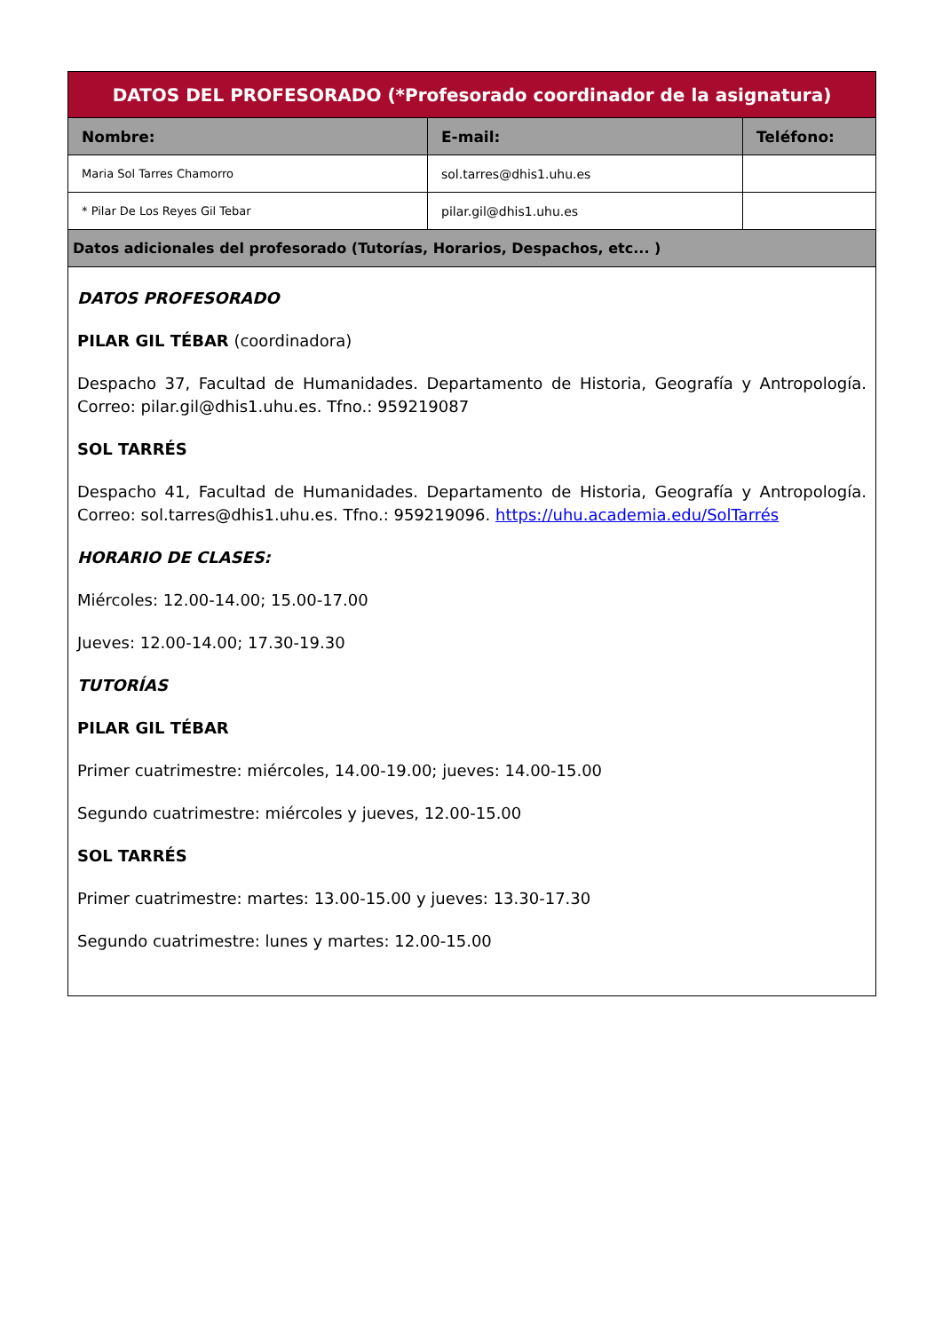| DATOS DEL PROFESORADO (*Profesorado coordinador de la asignatura) | | |
| --- | --- | --- |
| Nombre: | E-mail: | Teléfono: |
| Maria Sol Tarres Chamorro | sol.tarres@dhis1.uhu.es | |
| * Pilar De Los Reyes Gil Tebar | pilar.gil@dhis1.uhu.es | |
| Datos adicionales del profesorado (Tutorías, Horarios, Despachos, etc... ) | | |
| DATOS PROFESORADO PILAR GIL TÉBAR (coordinadora) Despacho 37, Facultad de Humanidades. Departamento de Historia, Geografía y Antropología. Correo: pilar.gil@dhis1.uhu.es. Tfno.: 959219087 SOL TARRÉS Despacho 41, Facultad de Humanidades. Departamento de Historia, Geografía y Antropología. Correo: sol.tarres@dhis1.uhu.es. Tfno.: 959219096. https://uhu.academia.edu/SolTarrés HORARIO DE CLASES: Miércoles: 12.00-14.00; 15.00-17.00 Jueves: 12.00-14.00; 17.30-19.30 TUTORÍAS PILAR GIL TÉBAR Primer cuatrimestre: miércoles, 14.00-19.00; jueves: 14.00-15.00 Segundo cuatrimestre: miércoles y jueves, 12.00-15.00 SOL TARRÉS Primer cuatrimestre: martes: 13.00-15.00 y jueves: 13.30-17.30 Segundo cuatrimestre: lunes y martes: 12.00-15.00 | | |